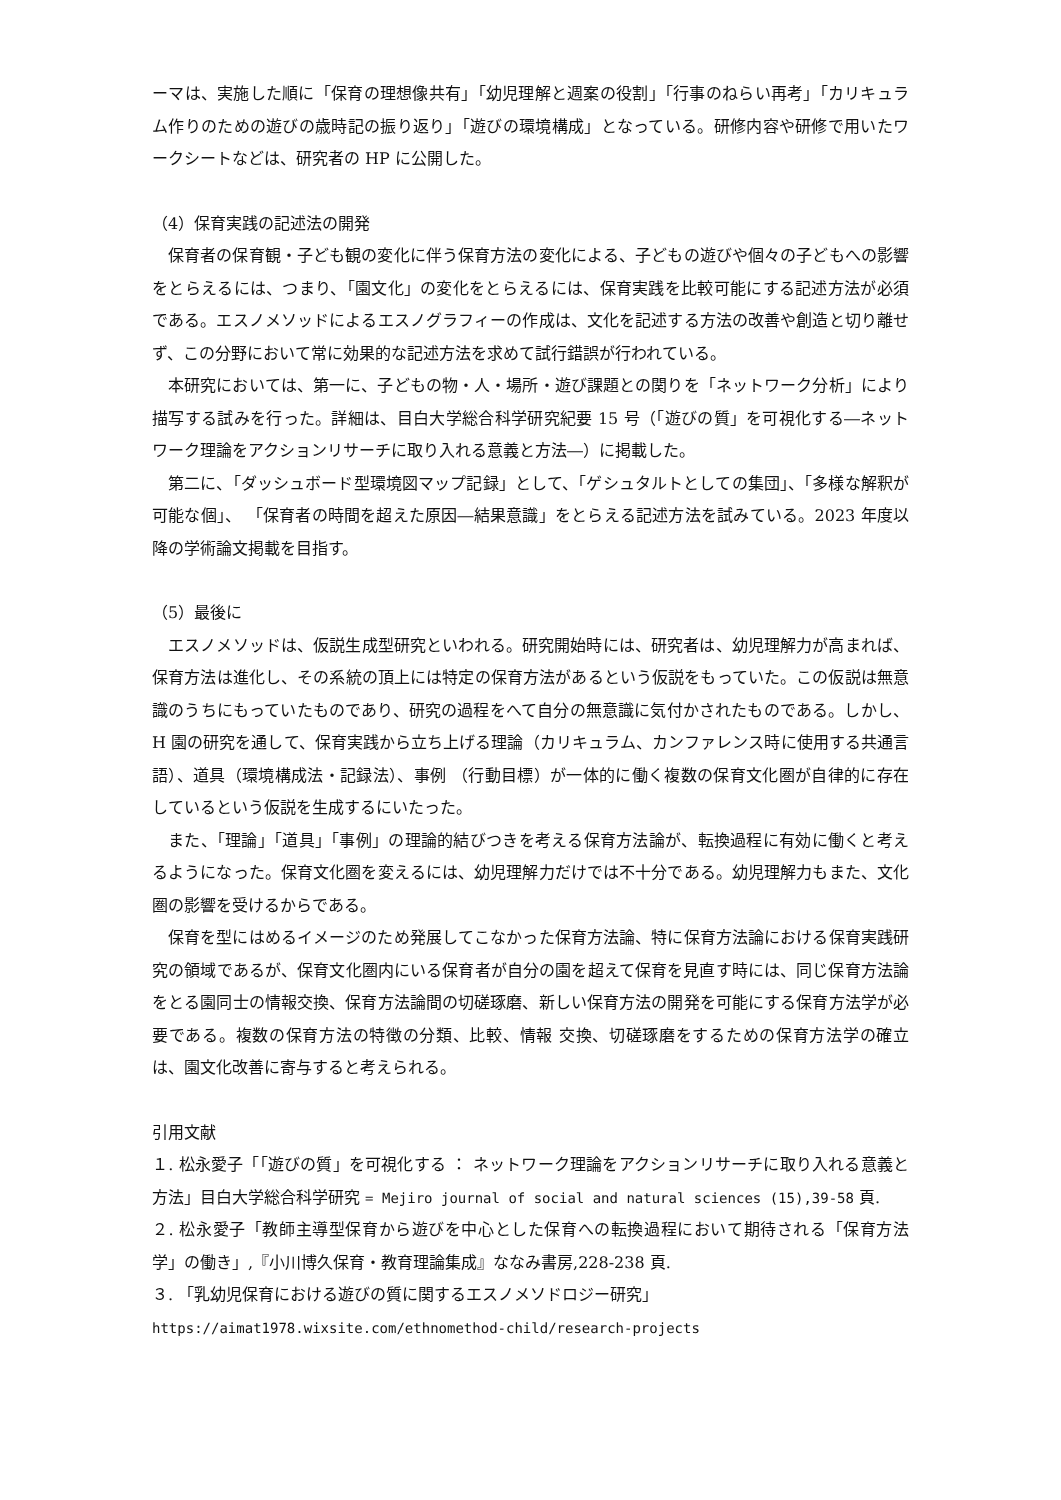ーマは、実施した順に「保育の理想像共有」「幼児理解と週案の役割」「行事のねらい再考」「カリキュラム作りのための遊びの歳時記の振り返り」「遊びの環境構成」となっている。研修内容や研修で用いたワークシートなどは、研究者の HP に公開した。
（4）保育実践の記述法の開発
保育者の保育観・子ども観の変化に伴う保育方法の変化による、子どもの遊びや個々の子どもへの影響をとらえるには、つまり、「園文化」の変化をとらえるには、保育実践を比較可能にする記述方法が必須である。エスノメソッドによるエスノグラフィーの作成は、文化を記述する方法の改善や創造と切り離せず、この分野において常に効果的な記述方法を求めて試行錯誤が行われている。
本研究においては、第一に、子どもの物・人・場所・遊び課題との関りを「ネットワーク分析」により描写する試みを行った。詳細は、目白大学総合科学研究紀要 15 号（「遊びの質」を可視化する―ネットワーク理論をアクションリサーチに取り入れる意義と方法―）に掲載した。
第二に、「ダッシュボード型環境図マップ記録」として、「ゲシュタルトとしての集団」、「多様な解釈が可能な個」、 「保育者の時間を超えた原因―結果意識」をとらえる記述方法を試みている。2023 年度以降の学術論文掲載を目指す。
（5）最後に
エスノメソッドは、仮説生成型研究といわれる。研究開始時には、研究者は、幼児理解力が高まれば、保育方法は進化し、その系統の頂上には特定の保育方法があるという仮説をもっていた。この仮説は無意識のうちにもっていたものであり、研究の過程をへて自分の無意識に気付かされたものである。しかし、H 園の研究を通して、保育実践から立ち上げる理論（カリキュラム、カンファレンス時に使用する共通言語）、道具（環境構成法・記録法）、事例 （行動目標）が一体的に働く複数の保育文化圏が自律的に存在しているという仮説を生成するにいたった。
また、「理論」「道具」「事例」の理論的結びつきを考える保育方法論が、転換過程に有効に働くと考えるようになった。保育文化圏を変えるには、幼児理解力だけでは不十分である。幼児理解力もまた、文化圏の影響を受けるからである。
保育を型にはめるイメージのため発展してこなかった保育方法論、特に保育方法論における保育実践研究の領域であるが、保育文化圏内にいる保育者が自分の園を超えて保育を見直す時には、同じ保育方法論をとる園同士の情報交換、保育方法論間の切磋琢磨、新しい保育方法の開発を可能にする保育方法学が必要である。複数の保育方法の特徴の分類、比較、情報 交換、切磋琢磨をするための保育方法学の確立は、園文化改善に寄与すると考えられる。
引用文献
１. 松永愛子「「遊びの質」を可視化する ： ネットワーク理論をアクションリサーチに取り入れる意義と方法」目白大学総合科学研究 = Mejiro journal of social and natural sciences (15),39-58 頁.
２. 松永愛子「教師主導型保育から遊びを中心とした保育への転換過程において期待される「保育方法学」の働き」,『小川博久保育・教育理論集成』ななみ書房,228-238 頁.
３. 「乳幼児保育における遊びの質に関するエスノメソドロジー研究」
https://aimat1978.wixsite.com/ethnomethod-child/research-projects